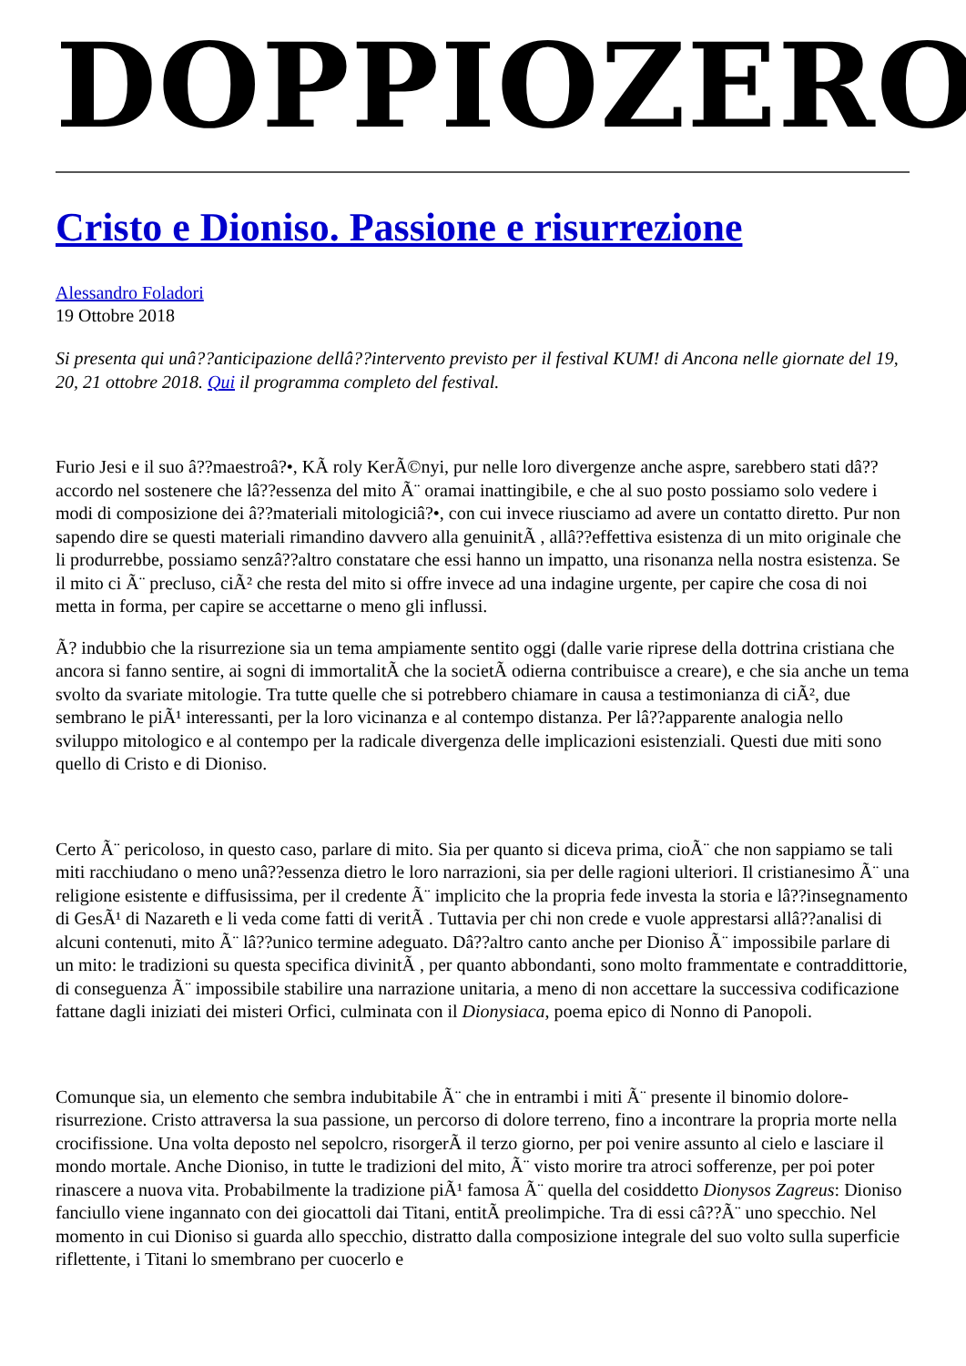DOPPIOZERO
Cristo e Dioniso. Passione e risurrezione
Alessandro Foladori
19 Ottobre 2018
Si presenta qui unâ??anticipazione dellâ??intervento previsto per il festival KUM! di Ancona nelle giornate del 19, 20, 21 ottobre 2018. Qui il programma completo del festival.
Furio Jesi e il suo â??maestroâ?•, KÃ roly KerÃ©nyi, pur nelle loro divergenze anche aspre, sarebbero stati dâ??accordo nel sostenere che lâ??essenza del mito Ã¨ oramai inattingibile, e che al suo posto possiamo solo vedere i modi di composizione dei â??materiali mitologiciâ?•, con cui invece riusciamo ad avere un contatto diretto. Pur non sapendo dire se questi materiali rimandino davvero alla genuinitÃ , allâ??effettiva esistenza di un mito originale che li produrrebbe, possiamo senzâ??altro constatare che essi hanno un impatto, una risonanza nella nostra esistenza. Se il mito ci Ã¨ precluso, ciÃ² che resta del mito si offre invece ad una indagine urgente, per capire che cosa di noi metta in forma, per capire se accettarne o meno gli influssi.
Ã? indubbio che la risurrezione sia un tema ampiamente sentito oggi (dalle varie riprese della dottrina cristiana che ancora si fanno sentire, ai sogni di immortalitÃ che la societÃ odierna contribuisce a creare), e che sia anche un tema svolto da svariate mitologie. Tra tutte quelle che si potrebbero chiamare in causa a testimonianza di ciÃ², due sembrano le piÃ¹ interessanti, per la loro vicinanza e al contempo distanza. Per lâ??apparente analogia nello sviluppo mitologico e al contempo per la radicale divergenza delle implicazioni esistenziali. Questi due miti sono quello di Cristo e di Dioniso.
Certo Ã¨ pericoloso, in questo caso, parlare di mito. Sia per quanto si diceva prima, cioÃ¨ che non sappiamo se tali miti racchiudano o meno unâ??essenza dietro le loro narrazioni, sia per delle ragioni ulteriori. Il cristianesimo Ã¨ una religione esistente e diffusissima, per il credente Ã¨ implicito che la propria fede investa la storia e lâ??insegnamento di GesÃ¹ di Nazareth e li veda come fatti di veritÃ . Tuttavia per chi non crede e vuole apprestarsi allâ??analisi di alcuni contenuti, mito Ã¨ lâ??unico termine adeguato. Dâ??altro canto anche per Dioniso Ã¨ impossibile parlare di un mito: le tradizioni su questa specifica divinitÃ , per quanto abbondanti, sono molto frammentate e contraddittorie, di conseguenza Ã¨ impossibile stabilire una narrazione unitaria, a meno di non accettare la successiva codificazione fattane dagli iniziati dei misteri Orfici, culminata con il Dionysiaca, poema epico di Nonno di Panopoli.
Comunque sia, un elemento che sembra indubitabile Ã¨ che in entrambi i miti Ã¨ presente il binomio dolore-risurrezione. Cristo attraversa la sua passione, un percorso di dolore terreno, fino a incontrare la propria morte nella crocifissione. Una volta deposto nel sepolcro, risorgerÃ il terzo giorno, per poi venire assunto al cielo e lasciare il mondo mortale. Anche Dioniso, in tutte le tradizioni del mito, Ã¨ visto morire tra atroci sofferenze, per poi poter rinascere a nuova vita. Probabilmente la tradizione piÃ¹ famosa Ã¨ quella del cosiddetto Dionysos Zagreus: Dioniso fanciullo viene ingannato con dei giocattoli dai Titani, entitÃ preolimpiche. Tra di essi câ??Ã¨ uno specchio. Nel momento in cui Dioniso si guarda allo specchio, distratto dalla composizione integrale del suo volto sulla superficie riflettente, i Titani lo smembrano per cuocerlo e